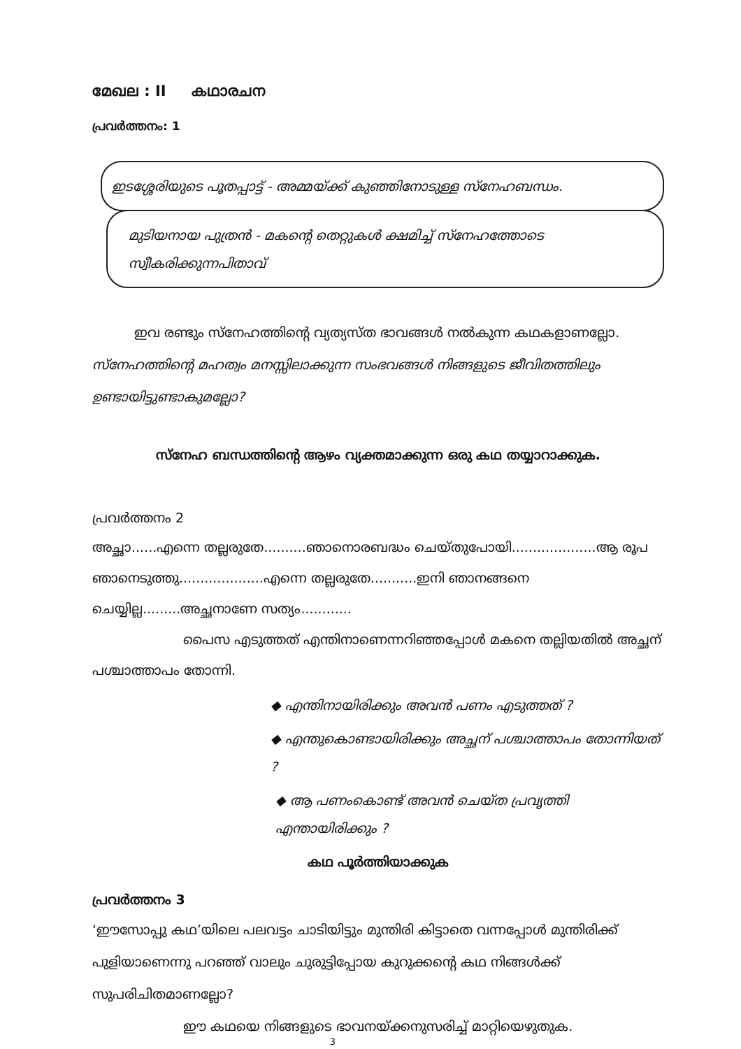മേഖല : II കഥാരചന
പ്രവർത്തനം: 1
ഇടശ്ശേരിയുടെ പൂതപ്പാട്ട് - അമ്മയ്ക്ക് കുഞ്ഞിനോടുള്ള സ്നേഹബന്ധം.
മുടിയനായ പുത്രൻ - മകന്റെ തെറ്റുകൾ ക്ഷമിച്ച് സ്നേഹത്തോടെ
സ്വീകരിക്കുന്നപിതാവ്
ഇവ രണ്ടും സ്നേഹത്തിന്റെ വ്യത്യസ്ത ഭാവങ്ങൾ നൽകുന്ന കഥകളാണല്ലോ. സ്നേഹത്തിന്റെ മഹത്വം മനസ്സിലാക്കുന്ന സംഭവങ്ങൾ നിങ്ങളുടെ ജീവിതത്തിലും ഉണ്ടായിട്ടുണ്ടാകുമല്ലോ?
സ്നേഹ ബന്ധത്തിന്റെ ആഴം വ്യക്തമാക്കുന്ന ഒരു കഥ തയ്യാറാക്കുക.
പ്രവർത്തനം 2
അച്ഛാ......എന്നെ തല്ലരുതേ..........ഞാനൊരബദ്ധം ചെയ്തുപോയി....................ആ രൂപ ഞാനെടുത്തു....................എന്നെ തല്ലരുതേ...........ഇനി ഞാനങ്ങനെ ചെയ്യില്ല.........അച്ഛനാണേ സത്യം............
പൈസ എടുത്തത് എന്തിനാണെന്നറിഞ്ഞപ്പോൾ മകനെ തല്ലിയതിൽ അച്ഛന് പശ്ചാത്താപം തോന്നി.
◆ എന്തിനായിരിക്കും അവൻ പണം എടുത്തത് ?
◆ എന്തുകൊണ്ടായിരിക്കും അച്ഛന് പശ്ചാത്താപം തോന്നിയത് ?
◆ ആ പണംകൊണ്ട് അവൻ ചെയ്ത പ്രവൃത്തി എന്തായിരിക്കും ?
കഥ പൂർത്തിയാക്കുക
പ്രവർത്തനം 3
‘ഈസോപ്പു കഥ’യിലെ പലവട്ടം ചാടിയിട്ടും മുന്തിരി കിട്ടാതെ വന്നപ്പോൾ മുന്തിരിക്ക് പുളിയാണെന്നു പറഞ്ഞ് വാലും ചുരുട്ടിപ്പോയ കുറുക്കന്റെ കഥ നിങ്ങൾക്ക് സുപരിചിതമാണല്ലോ?
ഈ കഥയെ നിങ്ങളുടെ ഭാവനയ്ക്കനുസരിച്ച് മാറ്റിയെഴുതുക.
3